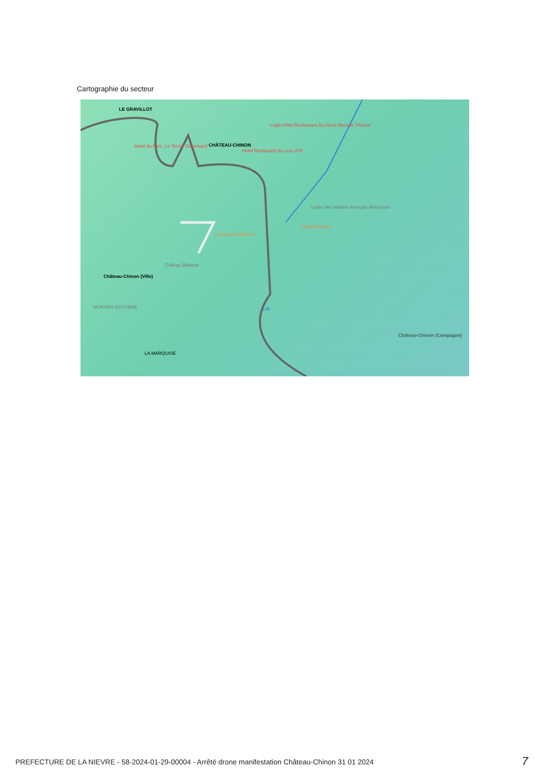Cartographie du secteur
LE GRAVILLOT
CHÂTEAU-CHINON Hotel du Parc, Le Terroir Gourmand
Logis Hôtel Restaurant Au Vieux Morvan, Piscine
Hotel Restaurant du Lion d'Or
Lycée des Métiers François Mitterrand
Angie's Burger
Le relais du Morvan
Collège Bibracte
Château-Chinon (Ville)
MORVAN OXYGENE Lidl
LA MARQUISE
Château-Chinon (Campagne)
PREFECTURE DE LA NIEVRE - 58-2024-01-29-00004 - Arrêté drone manifestation Château-Chinon 31 01 2024 7